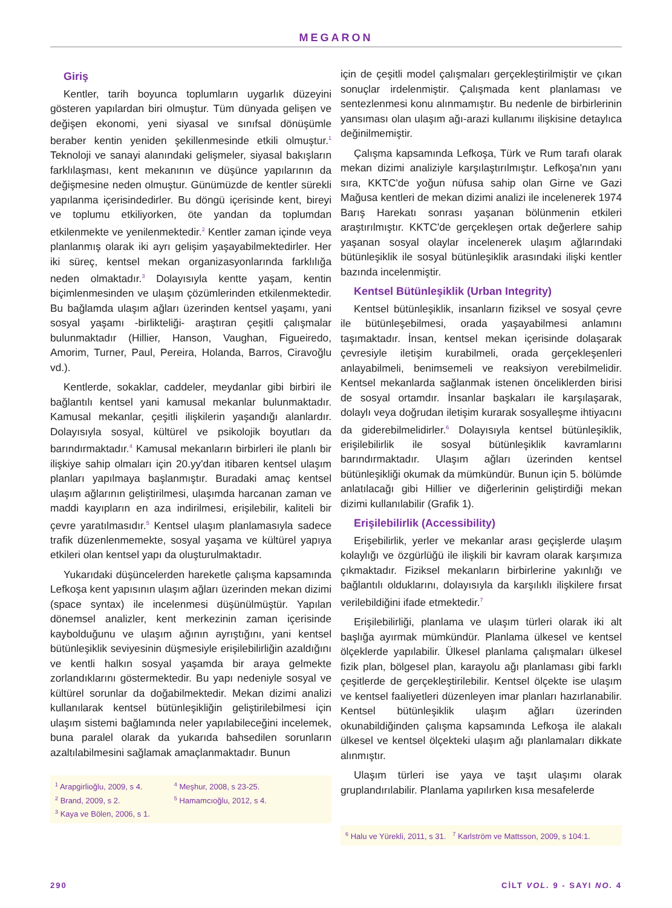MEGARON
Giriş
Kentler, tarih boyunca toplumların uygarlık düzeyini gösteren yapılardan biri olmuştur. Tüm dünyada gelişen ve değişen ekonomi, yeni siyasal ve sınıfsal dönüşümle beraber kentin yeniden şekillenmesinde etkili olmuştur.<sup>1</sup> Teknoloji ve sanayi alanındaki gelişmeler, siyasal bakışların farklılaşması, kent mekanının ve düşünce yapılarının da değişmesine neden olmuştur. Günümüzde de kentler sürekli yapılanma içerisindedirler. Bu döngü içerisinde kent, bireyi ve toplumu etkiliyorken, öte yandan da toplumdan etkilenmekte ve yenilenmektedir.<sup>2</sup> Kentler zaman içinde veya planlanmış olarak iki ayrı gelişim yaşayabilmektedirler. Her iki süreç, kentsel mekan organizasyonlarında farklılığa neden olmaktadır.<sup>3</sup> Dolayısıyla kentte yaşam, kentin biçimlenmesinden ve ulaşım çözümlerinden etkilenmektedir. Bu bağlamda ulaşım ağları üzerinden kentsel yaşamı, yani sosyal yaşamı -birlikteliği- araştıran çeşitli çalışmalar bulunmaktadır (Hillier, Hanson, Vaughan, Figueiredo, Amorim, Turner, Paul, Pereira, Holanda, Barros, Ciravoğlu vd.).
Kentlerde, sokaklar, caddeler, meydanlar gibi birbiri ile bağlantılı kentsel yani kamusal mekanlar bulunmaktadır. Kamusal mekanlar, çeşitli ilişkilerin yaşandığı alanlardır. Dolayısıyla sosyal, kültürel ve psikolojik boyutları da barındırmaktadır.<sup>4</sup> Kamusal mekanların birbirleri ile planlı bir ilişkiye sahip olmaları için 20.yy'dan itibaren kentsel ulaşım planları yapılmaya başlanmıştır. Buradaki amaç kentsel ulaşım ağlarının geliştirilmesi, ulaşımda harcanan zaman ve maddi kayıpların en aza indirilmesi, erişilebilir, kaliteli bir çevre yaratılmasıdır.<sup>5</sup> Kentsel ulaşım planlamasıyla sadece trafik düzenlenmemekte, sosyal yaşama ve kültürel yapıya etkileri olan kentsel yapı da oluşturulmaktadır.
Yukarıdaki düşüncelerden hareketle çalışma kapsamında Lefkoşa kent yapısının ulaşım ağları üzerinden mekan dizimi (space syntax) ile incelenmesi düşünülmüştür. Yapılan dönemsel analizler, kent merkezinin zaman içerisinde kaybolduğunu ve ulaşım ağının ayrıştığını, yani kentsel bütünleşiklik seviyesinin düşmesiyle erişilebilirliğin azaldığını ve kentli halkın sosyal yaşamda bir araya gelmekte zorlandıklarını göstermektedir. Bu yapı nedeniyle sosyal ve kültürel sorunlar da doğabilmektedir. Mekan dizimi analizi kullanılarak kentsel bütünleşikliğin geliştirilebilmesi için ulaşım sistemi bağlamında neler yapılabileceğini incelemek, buna paralel olarak da yukarıda bahsedilen sorunların azaltılabilmesini sağlamak amaçlanmaktadır. Bunun
<sup>1</sup> Arapgirlioğlu, 2009, s 4.
<sup>2</sup> Brand, 2009, s 2.
<sup>3</sup> Kaya ve Bölen, 2006, s 1.
<sup>4</sup> Meşhur, 2008, s 23-25.
<sup>5</sup> Hamamcıoğlu, 2012, s 4.
için de çeşitli model çalışmaları gerçekleştirilmiştir ve çıkan sonuçlar irdelenmiştir. Çalışmada kent planlaması ve sentezlenmesi konu alınmamıştır. Bu nedenle de birbirlerinin yansıması olan ulaşım ağı-arazi kullanımı ilişkisine detaylıca değinilmemiştir.
Çalışma kapsamında Lefkoşa, Türk ve Rum tarafı olarak mekan dizimi analiziyle karşılaştırılmıştır. Lefkoşa'nın yanı sıra, KKTC'de yoğun nüfusa sahip olan Girne ve Gazi Mağusa kentleri de mekan dizimi analizi ile incelenerek 1974 Barış Harekatı sonrası yaşanan bölünmenin etkileri araştırılmıştır. KKTC'de gerçekleşen ortak değerlere sahip yaşanan sosyal olaylar incelenerek ulaşım ağlarındaki bütünleşiklik ile sosyal bütünleşiklik arasındaki ilişki kentler bazında incelenmiştir.
Kentsel Bütünleşiklik (Urban Integrity)
Kentsel bütünleşiklik, insanların fiziksel ve sosyal çevre ile bütünleşebilmesi, orada yaşayabilmesi anlamını taşımaktadır. İnsan, kentsel mekan içerisinde dolaşarak çevresiyle iletişim kurabilmeli, orada gerçekleşenleri anlayabilmeli, benimsemeli ve reaksiyon verebilmelidir. Kentsel mekanlarda sağlanmak istenen önceliklerden birisi de sosyal ortamdır. İnsanlar başkaları ile karşılaşarak, dolaylı veya doğrudan iletişim kurarak sosyalleşme ihtiyacını da giderebilmelidirler.<sup>6</sup> Dolayısıyla kentsel bütünleşiklik, erişilebilirlik ile sosyal bütünleşiklik kavramlarını barındırmaktadır. Ulaşım ağları üzerinden kentsel bütünleşikliği okumak da mümkündür. Bunun için 5. bölümde anlatılacağı gibi Hillier ve diğerlerinin geliştirdiği mekan dizimi kullanılabilir (Grafik 1).
Erişilebilirlik (Accessibility)
Erişebilirlik, yerler ve mekanlar arası geçişlerde ulaşım kolaylığı ve özgürlüğü ile ilişkili bir kavram olarak karşımıza çıkmaktadır. Fiziksel mekanların birbirlerine yakınlığı ve bağlantılı olduklarını, dolayısıyla da karşılıklı ilişkilere fırsat verilebildiğini ifade etmektedir.<sup>7</sup>
Erişilebilirliği, planlama ve ulaşım türleri olarak iki alt başlığa ayırmak mümkündür. Planlama ülkesel ve kentsel ölçeklerde yapılabilir. Ülkesel planlama çalışmaları ülkesel fizik plan, bölgesel plan, karayolu ağı planlaması gibi farklı çeşitlerde de gerçekleştirilebilir. Kentsel ölçekte ise ulaşım ve kentsel faaliyetleri düzenleyen imar planları hazırlanabilir. Kentsel bütünleşiklik ulaşım ağları üzerinden okunabildiğinden çalışma kapsamında Lefkoşa ile alakalı ülkesel ve kentsel ölçekteki ulaşım ağı planlamaları dikkate alınmıştır.
Ulaşım türleri ise yaya ve taşıt ulaşımı olarak gruplandırılabilir. Planlama yapılırken kısa mesafelerde
<sup>6</sup> Halu ve Yürekli, 2011, s 31. <sup>7</sup> Karlström ve Mattsson, 2009, s 104:1.
290 CİLT VOL. 9 - SAYI NO. 4